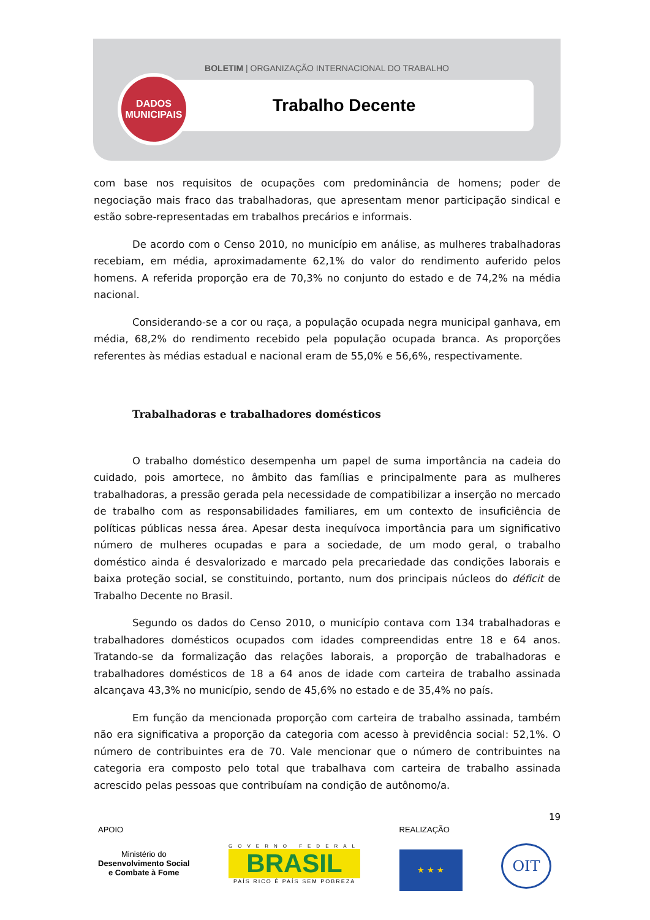BOLETIM | ORGANIZAÇÃO INTERNACIONAL DO TRABALHO
Trabalho Decente
DADOS
MUNICIPAIS
com base nos requisitos de ocupações com predominância de homens; poder de negociação mais fraco das trabalhadoras, que apresentam menor participação sindical e estão sobre-representadas em trabalhos precários e informais.
De acordo com o Censo 2010, no município em análise, as mulheres trabalhadoras recebiam, em média, aproximadamente 62,1% do valor do rendimento auferido pelos homens. A referida proporção era de 70,3% no conjunto do estado e de 74,2% na média nacional.
Considerando-se a cor ou raça, a população ocupada negra municipal ganhava, em média, 68,2% do rendimento recebido pela população ocupada branca. As proporções referentes às médias estadual e nacional eram de 55,0% e 56,6%, respectivamente.
Trabalhadoras e trabalhadores domésticos
O trabalho doméstico desempenha um papel de suma importância na cadeia do cuidado, pois amortece, no âmbito das famílias e principalmente para as mulheres trabalhadoras, a pressão gerada pela necessidade de compatibilizar a inserção no mercado de trabalho com as responsabilidades familiares, em um contexto de insuficiência de políticas públicas nessa área. Apesar desta inequívoca importância para um significativo número de mulheres ocupadas e para a sociedade, de um modo geral, o trabalho doméstico ainda é desvalorizado e marcado pela precariedade das condições laborais e baixa proteção social, se constituindo, portanto, num dos principais núcleos do déficit de Trabalho Decente no Brasil.
Segundo os dados do Censo 2010, o município contava com 134 trabalhadoras e trabalhadores domésticos ocupados com idades compreendidas entre 18 e 64 anos. Tratando-se da formalização das relações laborais, a proporção de trabalhadoras e trabalhadores domésticos de 18 a 64 anos de idade com carteira de trabalho assinada alcançava 43,3% no município, sendo de 45,6% no estado e de 35,4% no país.
Em função da mencionada proporção com carteira de trabalho assinada, também não era significativa a proporção da categoria com acesso à previdência social: 52,1%. O número de contribuintes era de 70. Vale mencionar que o número de contribuintes na categoria era composto pelo total que trabalhava com carteira de trabalho assinada acrescido pelas pessoas que contribuíam na condição de autônomo/a.
19
APOIO
Ministério do
Desenvolvimento Social
e Combate à Fome
GOVERNO FEDERAL
BRASIL
PAÍS RICO É PAÍS SEM POBREZA
REALIZAÇÃO
★ ★ ★
OIT